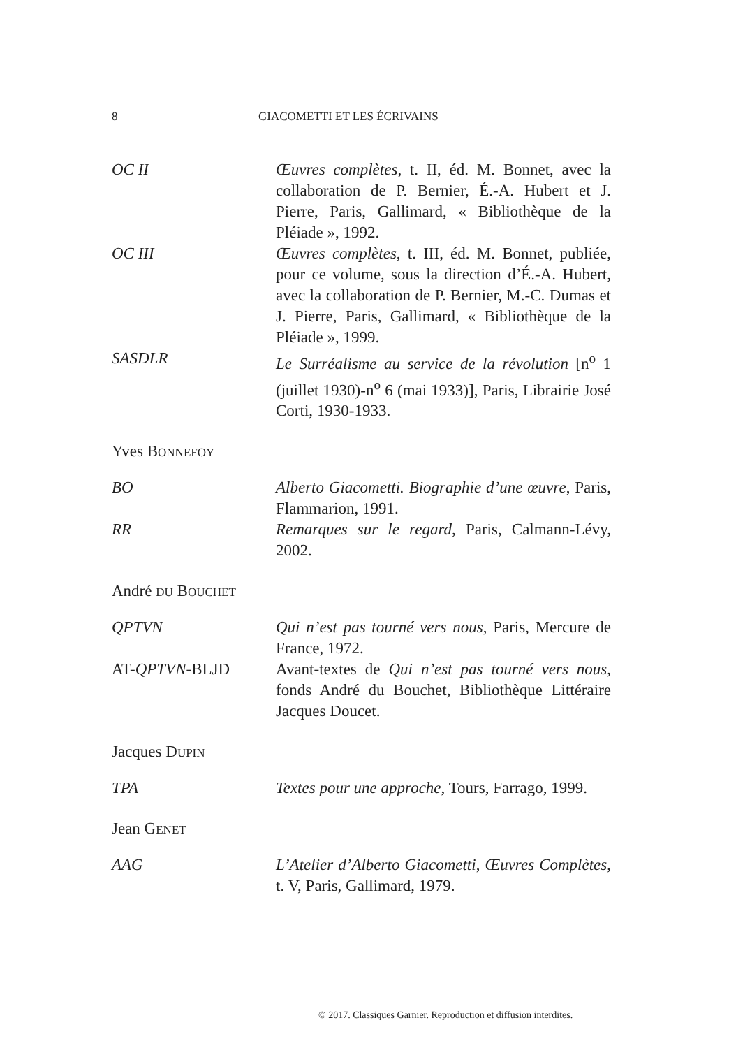8 GIACOMETTI ET LES ÉCRIVAINS
OC II Œuvres complètes, t. II, éd. M. Bonnet, avec la collaboration de P. Bernier, É.-A. Hubert et J. Pierre, Paris, Gallimard, « Bibliothèque de la Pléiade », 1992.
OC III Œuvres complètes, t. III, éd. M. Bonnet, publiée, pour ce volume, sous la direction d’É.-A. Hubert, avec la collaboration de P. Bernier, M.-C. Dumas et J. Pierre, Paris, Gallimard, « Bibliothèque de la Pléiade », 1999.
SASDLR Le Surréalisme au service de la révolution [n<sup>o</sup> 1 (juillet 1930)-n<sup>o</sup> 6 (mai 1933)], Paris, Librairie José Corti, 1930-1933.
Yves BONNEFOY
BO Alberto Giacometti. Biographie d’une œuvre, Paris, Flammarion, 1991.
RR Remarques sur le regard, Paris, Calmann-Lévy, 2002.
André DU BOUCHET
QPTVN Qui n’est pas tourné vers nous, Paris, Mercure de France, 1972.
AT-QPTVN-BLJD Avant-textes de Qui n’est pas tourné vers nous, fonds André du Bouchet, Bibliothèque Littéraire Jacques Doucet.
Jacques DUPIN
TPA Textes pour une approche, Tours, Farrago, 1999.
Jean GENET
AAG L’Atelier d’Alberto Giacometti, Œuvres Complètes, t. V, Paris, Gallimard, 1979.
© 2017. Classiques Garnier. Reproduction et diffusion interdites.